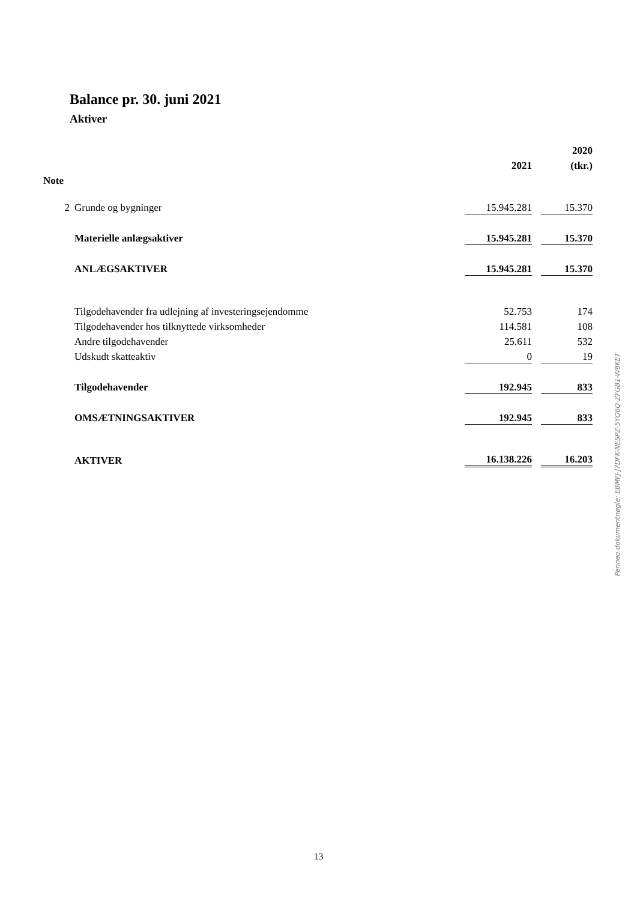Balance pr. 30. juni 2021
Aktiver
| | | | | 2020 |
| --- | --- | --- | --- | --- |
| | | 2021 | | (tkr.) |
| Note | | | | |
| 2 | Grunde og bygninger | 15.945.281 | | 15.370 |
| | Materielle anlægsaktiver | 15.945.281 | | 15.370 |
| | ANLÆGSAKTIVER | 15.945.281 | | 15.370 |
| | Tilgodehavender fra udlejning af investeringsejendomme | 52.753 | | 174 |
| | Tilgodehavender hos tilknyttede virksomheder | 114.581 | | 108 |
| | Andre tilgodehavender | 25.611 | | 532 |
| | Udskudt skatteaktiv | 0 | | 19 |
| | Tilgodehavender | 192.945 | | 833 |
| | OMSÆTNINGSAKTIVER | 192.945 | | 833 |
| | AKTIVER | 16.138.226 | | 16.203 |
Penneo dokumentnøgle: EBMFJ-J7DFK-NESPZ-5YQ6Q-ZFGB1-W8KET
13